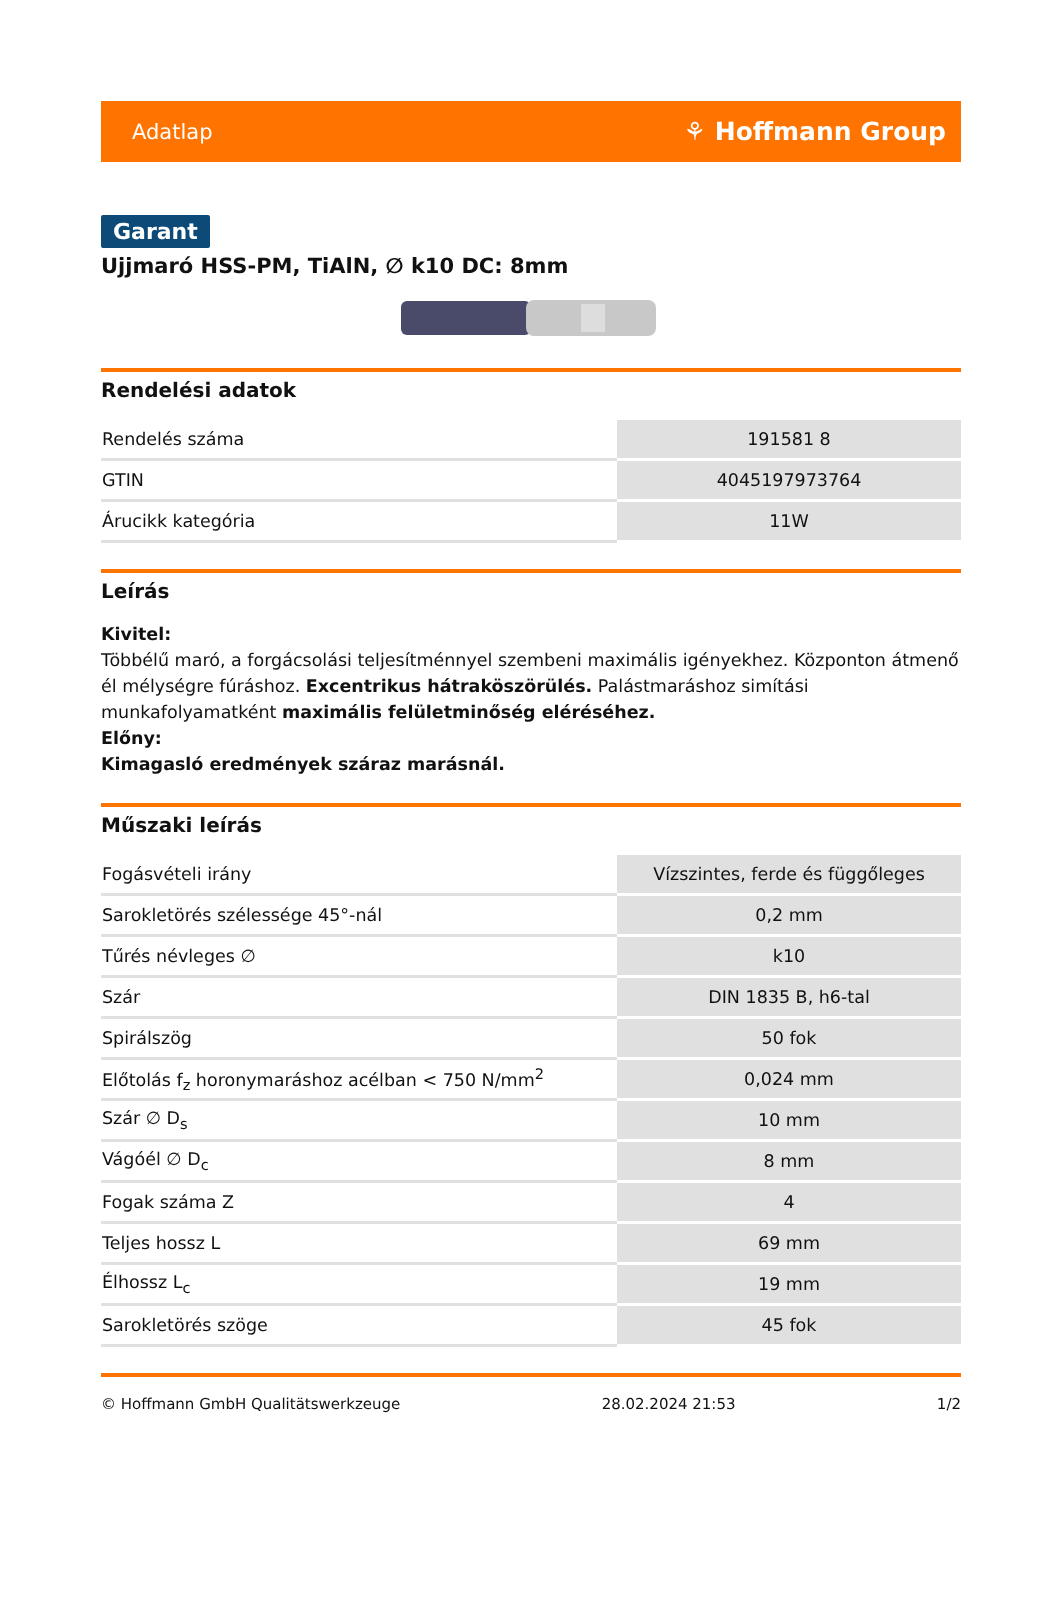Adatlap ⚘ Hoffmann Group
Garant
Ujjmaró HSS-PM, TiAlN, ∅ k10 DC: 8mm
Rendelési adatok
| Rendelés száma | 191581 8 |
| GTIN | 4045197973764 |
| Árucikk kategória | 11W |
Leírás
Kivitel:
Többélű maró, a forgácsolási teljesítménnyel szembeni maximális igényekhez. Központon átmenő él mélységre fúráshoz. Excentrikus hátraköszörülés. Palástmaráshoz simítási munkafolyamatként maximális felületminőség eléréséhez.
Előny:
Kimagasló eredmények száraz marásnál.
Műszaki leírás
| Fogásvételi irány | Vízszintes, ferde és függőleges |
| Sarokletörés szélessége 45°-nál | 0,2 mm |
| Tűrés névleges ∅ | k10 |
| Szár | DIN 1835 B, h6-tal |
| Spirálszög | 50 fok |
| Előtolás f<sub>z</sub> horonymaráshoz acélban < 750 N/mm<sup>2</sup> | 0,024 mm |
| Szár ∅ D<sub>s</sub> | 10 mm |
| Vágóél ∅ D<sub>c</sub> | 8 mm |
| Fogak száma Z | 4 |
| Teljes hossz L | 69 mm |
| Élhossz L<sub>c</sub> | 19 mm |
| Sarokletörés szöge | 45 fok |
© Hoffmann GmbH Qualitätswerkzeuge 28.02.2024 21:53 1/2